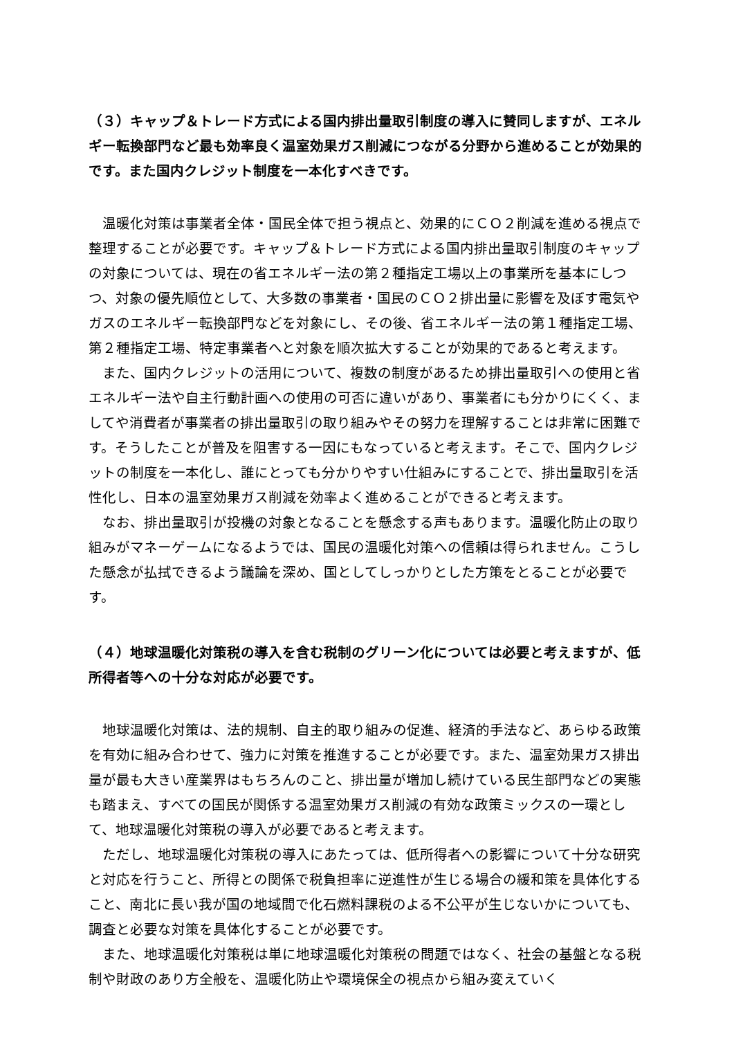（３）キャップ＆トレード方式による国内排出量取引制度の導入に賛同しますが、エネルギー転換部門など最も効率良く温室効果ガス削減につながる分野から進めることが効果的です。また国内クレジット制度を一本化すべきです。
温暖化対策は事業者全体・国民全体で担う視点と、効果的にＣＯ２削減を進める視点で整理することが必要です。キャップ＆トレード方式による国内排出量取引制度のキャップの対象については、現在の省エネルギー法の第２種指定工場以上の事業所を基本にしつつ、対象の優先順位として、大多数の事業者・国民のＣＯ２排出量に影響を及ぼす電気やガスのエネルギー転換部門などを対象にし、その後、省エネルギー法の第１種指定工場、第２種指定工場、特定事業者へと対象を順次拡大することが効果的であると考えます。
また、国内クレジットの活用について、複数の制度があるため排出量取引への使用と省エネルギー法や自主行動計画への使用の可否に違いがあり、事業者にも分かりにくく、ましてや消費者が事業者の排出量取引の取り組みやその努力を理解することは非常に困難です。そうしたことが普及を阻害する一因にもなっていると考えます。そこで、国内クレジットの制度を一本化し、誰にとっても分かりやすい仕組みにすることで、排出量取引を活性化し、日本の温室効果ガス削減を効率よく進めることができると考えます。
なお、排出量取引が投機の対象となることを懸念する声もあります。温暖化防止の取り組みがマネーゲームになるようでは、国民の温暖化対策への信頼は得られません。こうした懸念が払拭できるよう議論を深め、国としてしっかりとした方策をとることが必要です。
（４）地球温暖化対策税の導入を含む税制のグリーン化については必要と考えますが、低所得者等への十分な対応が必要です。
地球温暖化対策は、法的規制、自主的取り組みの促進、経済的手法など、あらゆる政策を有効に組み合わせて、強力に対策を推進することが必要です。また、温室効果ガス排出量が最も大きい産業界はもちろんのこと、排出量が増加し続けている民生部門などの実態も踏まえ、すべての国民が関係する温室効果ガス削減の有効な政策ミックスの一環として、地球温暖化対策税の導入が必要であると考えます。
ただし、地球温暖化対策税の導入にあたっては、低所得者への影響について十分な研究と対応を行うこと、所得との関係で税負担率に逆進性が生じる場合の緩和策を具体化すること、南北に長い我が国の地域間で化石燃料課税のよる不公平が生じないかについても、調査と必要な対策を具体化することが必要です。
また、地球温暖化対策税は単に地球温暖化対策税の問題ではなく、社会の基盤となる税制や財政のあり方全般を、温暖化防止や環境保全の視点から組み変えていく